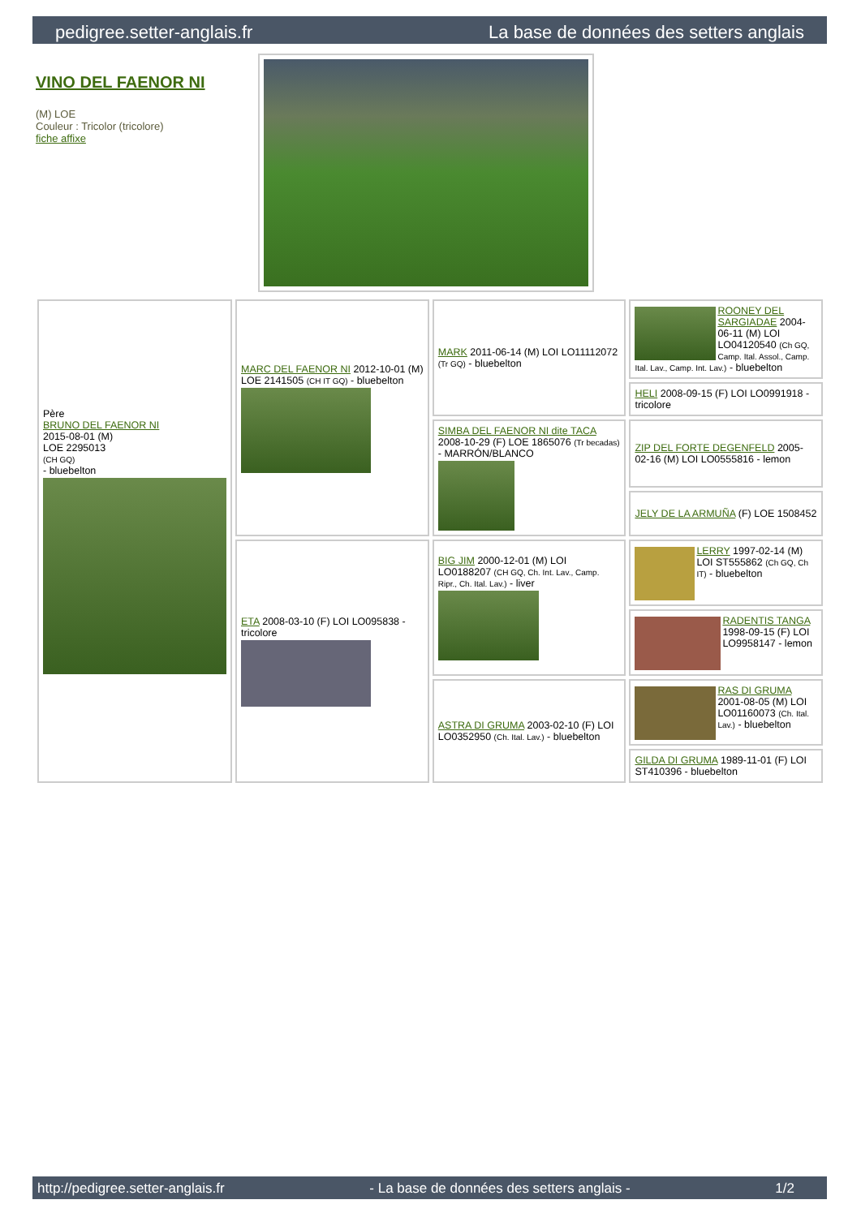pedigree.setter-anglais.fr La base de données des setters anglais
VINO DEL FAENOR NI
(M) LOE
Couleur : Tricolor (tricolore)
fiche affixe
| Père BRUNO DEL FAENOR NI 2015-08-01 (M) LOE 2295013 (CH GQ) - bluebelton | MARC DEL FAENOR NI 2012-10-01 (M) LOE 2141505 (CH IT GQ) - bluebelton | MARK 2011-06-14 (M) LOI LO11112072 (Tr GQ) - bluebelton | ROONEY DEL SARGIADAE 2004-06-11 (M) LOI LO04120540 (Ch GQ, Camp. Ital. Assol., Camp. Ital. Lav., Camp. Int. Lav.) - bluebelton |
| | | | HELI 2008-09-15 (F) LOI LO0991918 - tricolore |
| | | SIMBA DEL FAENOR NI dite TACA 2008-10-29 (F) LOE 1865076 (Tr becadas) - MARRÓN/BLANCO | ZIP DEL FORTE DEGENFELD 2005-02-16 (M) LOI LO0555816 - lemon |
| | | | JELY DE LA ARMUÑA (F) LOE 1508452 |
| | ETA 2008-03-10 (F) LOI LO095838 - tricolore | BIG JIM 2000-12-01 (M) LOI LO0188207 (CH GQ, Ch. Int. Lav., Camp. Ripr., Ch. Ital. Lav.) - liver | LERRY 1997-02-14 (M) LOI ST555862 (Ch GQ, Ch IT) - bluebelton |
| | | | RADENTIS TANGA 1998-09-15 (F) LOI LO9958147 - lemon |
| | | ASTRA DI GRUMA 2003-02-10 (F) LOI LO0352950 (Ch. Ital. Lav.) - bluebelton | RAS DI GRUMA 2001-08-05 (M) LOI LO01160073 (Ch. Ital. Lav.) - bluebelton |
| | | | GILDA DI GRUMA 1989-11-01 (F) LOI ST410396 - bluebelton |
http://pedigree.setter-anglais.fr - La base de données des setters anglais - 1/2